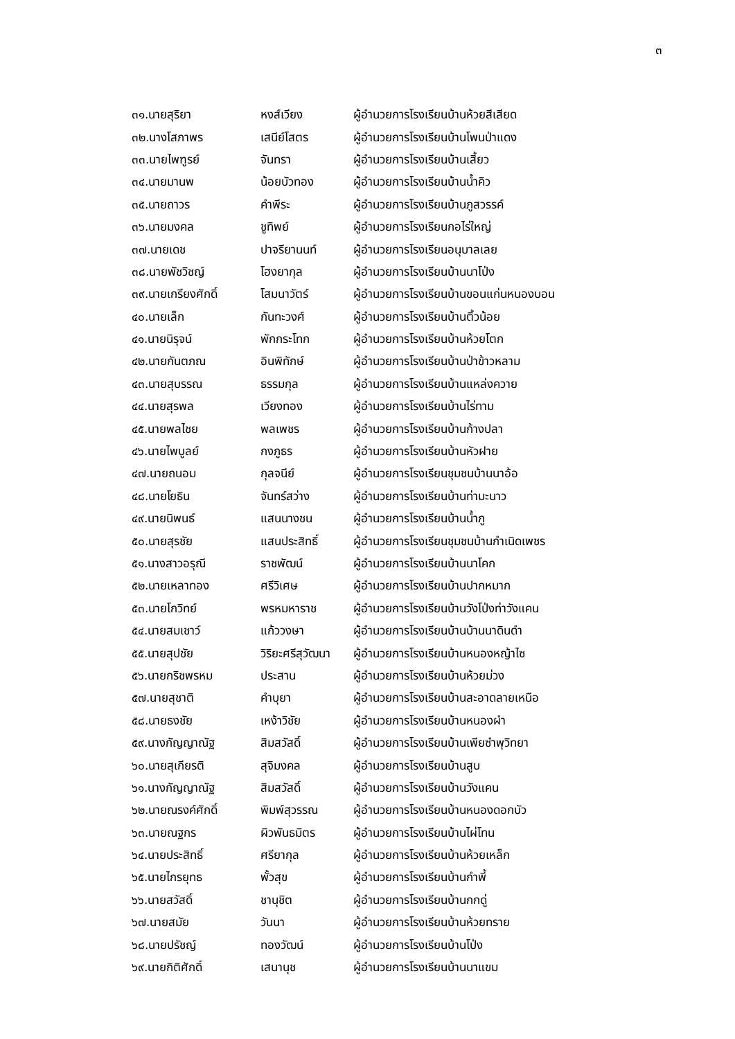๓
| ๓๑.นายสุริยา | หงส์เวียง | ผู้อำนวยการโรงเรียนบ้านห้วยสีเสียด |
| ๓๒.นางโสภาพร | เสนีย์โสตร | ผู้อำนวยการโรงเรียนบ้านโพนป่าแดง |
| ๓๓.นายไพฑูรย์ | จันทรา | ผู้อำนวยการโรงเรียนบ้านเสี้ยว |
| ๓๔.นายมานพ | น้อยบัวทอง | ผู้อำนวยการโรงเรียนบ้านน้ำคิว |
| ๓๕.นายถาวร | คำพีระ | ผู้อำนวยการโรงเรียนบ้านภูสวรรค์ |
| ๓๖.นายมงคล | ชูทิพย์ | ผู้อำนวยการโรงเรียนกอไร่ใหญ่ |
| ๓๗.นายเดช | ปาจรียานนท์ | ผู้อำนวยการโรงเรียนอนุบาลเลย |
| ๓๘.นายพัชวิชญ์ | โฮงยากุล | ผู้อำนวยการโรงเรียนบ้านนาโป่ง |
| ๓๙.นายเกรียงศักดิ์ | โสมนาวัตร์ | ผู้อำนวยการโรงเรียนบ้านขอนแก่นหนองบอน |
| ๔๐.นายเล็ก | กันทะวงศ์ | ผู้อำนวยการโรงเรียนบ้านติ้วน้อย |
| ๔๑.นายนิรุจน์ | พักกระโทก | ผู้อำนวยการโรงเรียนบ้านห้วยโตก |
| ๔๒.นายกันตภณ | อินพิทักษ์ | ผู้อำนวยการโรงเรียนบ้านป่าข้าวหลาม |
| ๔๓.นายสุบรรณ | ธรรมกุล | ผู้อำนวยการโรงเรียนบ้านแหล่งควาย |
| ๔๔.นายสุรพล | เวียงทอง | ผู้อำนวยการโรงเรียนบ้านไร่ทาม |
| ๔๕.นายพลไชย | พลเพชร | ผู้อำนวยการโรงเรียนบ้านก้างปลา |
| ๔๖.นายไพบูลย์ | กงภูธร | ผู้อำนวยการโรงเรียนบ้านหัวฝาย |
| ๔๗.นายถนอม | กุลจนีย์ | ผู้อำนวยการโรงเรียนชุมชนบ้านนาอ้อ |
| ๔๘.นายโยธิน | จันทร์สว่าง | ผู้อำนวยการโรงเรียนบ้านท่ามะนาว |
| ๔๙.นายนิพนธ์ | แสนนางชน | ผู้อำนวยการโรงเรียนบ้านน้ำภู |
| ๕๐.นายสุรชัย | แสนประสิทธิ์ | ผู้อำนวยการโรงเรียนชุมชนบ้านกำเนิดเพชร |
| ๕๑.นางสาวอรุณี | ราชพัฒน์ | ผู้อำนวยการโรงเรียนบ้านนาโคก |
| ๕๒.นายเหลาทอง | ศรีวิเศษ | ผู้อำนวยการโรงเรียนบ้านปากหมาก |
| ๕๓.นายโกวิทย์ | พรหมหาราช | ผู้อำนวยการโรงเรียนบ้านวังโป่งท่าวังแคน |
| ๕๔.นายสมเชาว์ | แก้ววงษา | ผู้อำนวยการโรงเรียนบ้านบ้านนาดินดำ |
| ๕๕.นายสุปชัย | วิริยะศรีสุวัฒนา | ผู้อำนวยการโรงเรียนบ้านหนองหญ้าไซ |
| ๕๖.นายกริชพรหม | ประสาน | ผู้อำนวยการโรงเรียนบ้านห้วยม่วง |
| ๕๗.นายสุชาติ | คำบุยา | ผู้อำนวยการโรงเรียนบ้านสะอาดลายเหนือ |
| ๕๘.นายธงชัย | เหง้าวิชัย | ผู้อำนวยการโรงเรียนบ้านหนองผำ |
| ๕๙.นางกัญญาณัฐ | สิมสวัสดิ์ | ผู้อำนวยการโรงเรียนบ้านเพียซำพุวิทยา |
| ๖๐.นายสุเกียรติ | สุจิมงคล | ผู้อำนวยการโรงเรียนบ้านสูบ |
| ๖๑.นางกัญญาณัฐ | สิมสวัสดิ์ | ผู้อำนวยการโรงเรียนบ้านวังแคน |
| ๖๒.นายณรงค์ศักดิ์ | พิมพ์สุวรรณ | ผู้อำนวยการโรงเรียนบ้านหนองดอกบัว |
| ๖๓.นายณฐกร | ผิวพันธมิตร | ผู้อำนวยการโรงเรียนบ้านไผ่โทน |
| ๖๔.นายประสิทธิ์ | ศรียากุล | ผู้อำนวยการโรงเรียนบ้านห้วยเหล็ก |
| ๖๕.นายไกรยุทธ | พั้วสุข | ผู้อำนวยการโรงเรียนบ้านกำพี้ |
| ๖๖.นายสวัสดิ์ | ชานุชิต | ผู้อำนวยการโรงเรียนบ้านกกดู่ |
| ๖๗.นายสมัย | วันนา | ผู้อำนวยการโรงเรียนบ้านห้วยทราย |
| ๖๘.นายปรัชญ์ | ทองวัฒน์ | ผู้อำนวยการโรงเรียนบ้านโป่ง |
| ๖๙.นายกิติศักดิ์ | เสนานุช | ผู้อำนวยการโรงเรียนบ้านนาแขม |